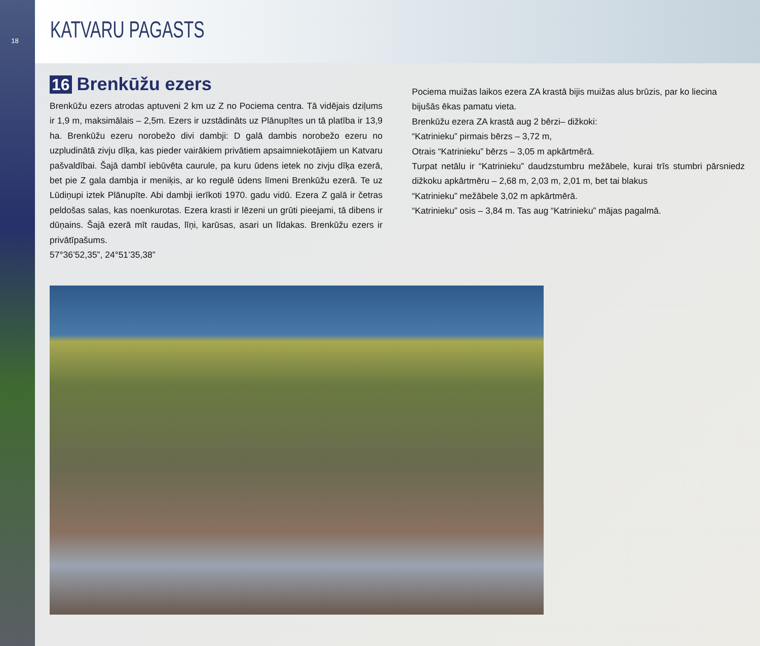18
KATVARU PAGASTS
16 Brenkūžu ezers
Brenkūžu ezers atrodas aptuveni 2 km uz Z no Pociema centra. Tā vidējais dziļums ir 1,9 m, maksimālais – 2,5m. Ezers ir uzstādināts uz Plānupītes un tā platība ir 13,9 ha. Brenkūžu ezeru norobežo divi dambji: D galā dambis norobežo ezeru no uzpludinātā zivju dīķa, kas pieder vairākiem privātiem apsaimniekotājiem un Katvaru pašvaldībai. Šajā dambī iebūvēta caurule, pa kuru ūdens ietek no zivju dīķa ezerā, bet pie Z gala dambja ir meniķis, ar ko regulē ūdens līmeni Brenkūžu ezerā. Te uz Lūdiņupi iztek Plānupīte. Abi dambji ierīkoti 1970. gadu vidū. Ezera Z galā ir četras peldošas salas, kas noenkurotas. Ezera krasti ir lēzeni un grūti pieejami, tā dibens ir dūņains. Šajā ezerā mīt raudas, līņi, karūsas, asari un līdakas. Brenkūžu ezers ir privātīpašums.
57°36’52,35”, 24°51’35,38”
Pociema muižas laikos ezera ZA krastā bijis muižas alus brūzis, par ko liecina bijušās ēkas pamatu vieta.
Brenkūžu ezera ZA krastā aug 2 bērzi– dižkoki:
“Katrinieku” pirmais bērzs – 3,72 m,
Otrais “Katrinieku” bērzs – 3,05 m apkārtmērā.
Turpat netālu ir “Katrinieku” daudzstumbru mežābele, kurai trīs stumbri pārsniedz dižkoku apkārtmēru – 2,68 m, 2,03 m, 2,01 m, bet tai blakus
“Katrinieku” mežābele 3,02 m apkārtmērā.
“Katrinieku” osis – 3,84 m. Tas aug “Katrinieku” mājas pagalmā.